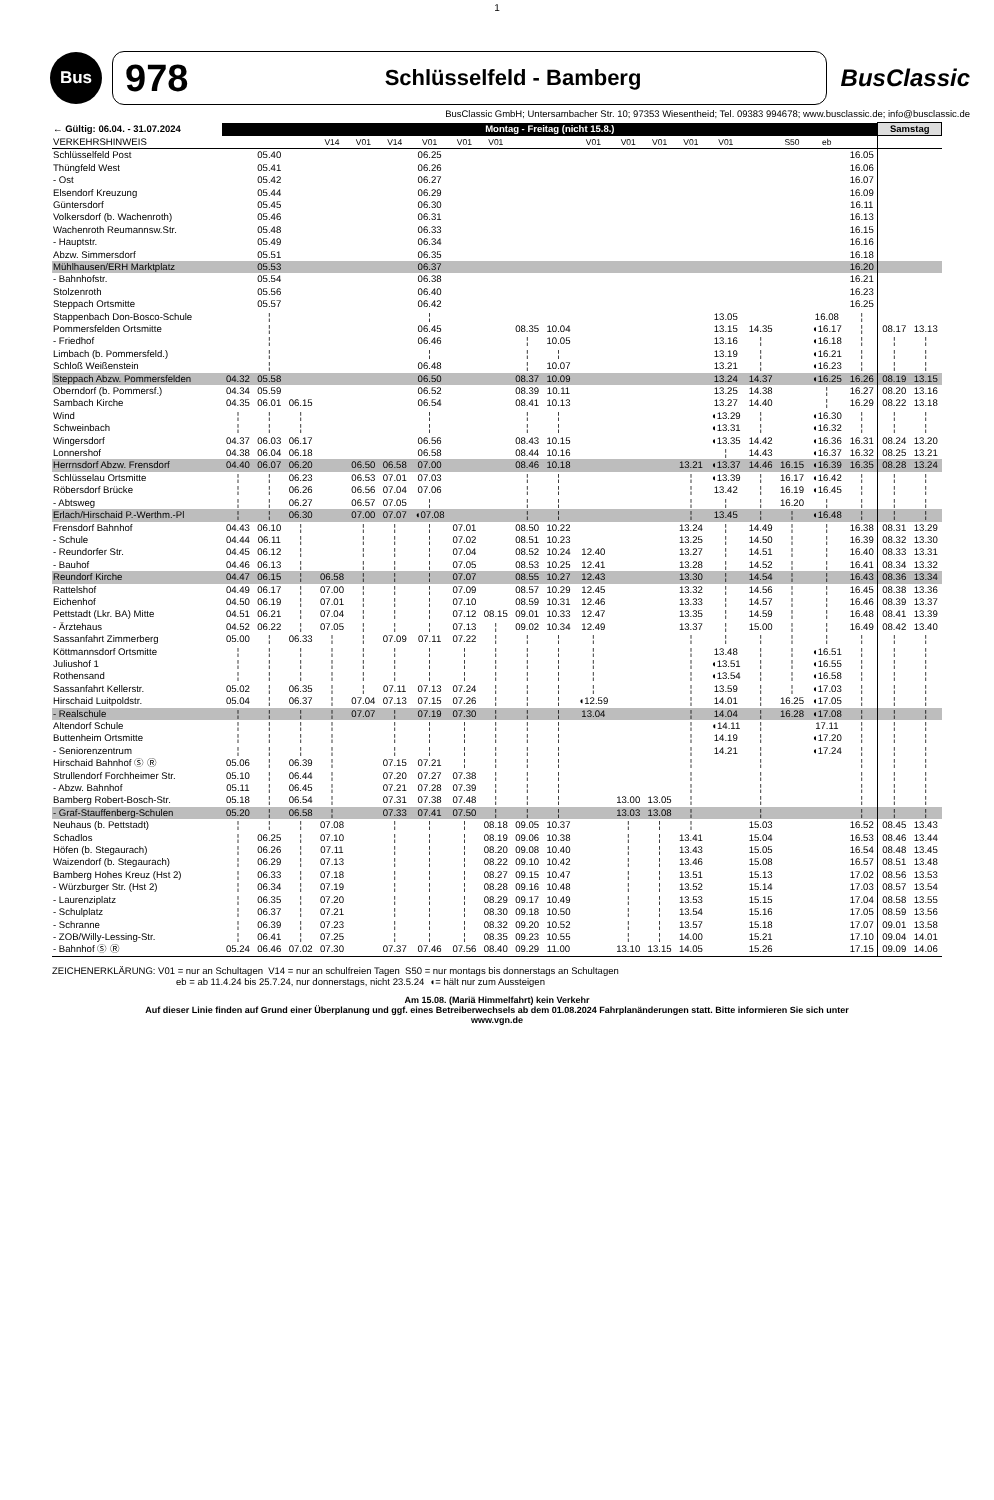1
Bus
978 Schlüsselfeld - Bamberg
BusClassic
BusClassic GmbH; Untersambacher Str. 10; 97353 Wiesentheid; Tel. 09383 994678; www.busclassic.de; info@busclassic.de
| ← Gültig: 06.04. - 31.07.2024 | Montag - Freitag (nicht 15.8.) | | | | | | | | | | | | | | | | | | | | Samstag | |
| --- | --- | --- | --- | --- | --- | --- | --- | --- | --- | --- | --- | --- | --- | --- | --- | --- | --- | --- | --- | --- | --- | --- |
| VERKEHRSHINWEIS | | | | V14 | V01 | V14 | V01 | V01 | V01 | | | V01 | V01 | V01 | V01 | V01 | | S50 | eb | | | |
| Schlüsselfeld Post | | 05.40 | | | | | 06.25 | | | | | | | | | | | | | 16.05 | | |
| Thüngfeld West | | 05.41 | | | | | 06.26 | | | | | | | | | | | | | 16.06 | | |
| - Ost | | 05.42 | | | | | 06.27 | | | | | | | | | | | | | 16.07 | | |
| Elsendorf Kreuzung | | 05.44 | | | | | 06.29 | | | | | | | | | | | | | 16.09 | | |
| Güntersdorf | | 05.45 | | | | | 06.30 | | | | | | | | | | | | | 16.11 | | |
| Volkersdorf (b. Wachenroth) | | 05.46 | | | | | 06.31 | | | | | | | | | | | | | 16.13 | | |
| Wachenroth Reumannsw.Str. | | 05.48 | | | | | 06.33 | | | | | | | | | | | | | 16.15 | | |
| - Hauptstr. | | 05.49 | | | | | 06.34 | | | | | | | | | | | | | 16.16 | | |
| Abzw. Simmersdorf | | 05.51 | | | | | 06.35 | | | | | | | | | | | | | 16.18 | | |
| Mühlhausen/ERH Marktplatz | | 05.53 | | | | | 06.37 | | | | | | | | | | | | | 16.20 | | |
| - Bahnhofstr. | | 05.54 | | | | | 06.38 | | | | | | | | | | | | | 16.21 | | |
| Stolzenroth | | 05.56 | | | | | 06.40 | | | | | | | | | | | | | 16.23 | | |
| Steppach Ortsmitte | | 05.57 | | | | | 06.42 | | | | | | | | | | | | | 16.25 | | |
| Stappenbach Don-Bosco-Schule | | ¦ | | | | | ¦ | | | | | | | | | 13.05 | | | 16.08 | ¦ | | |
| Pommersfelden Ortsmitte | | ¦ | | | | | 06.45 | | | 08.35 | 10.04 | | | | | 13.15 | 14.35 | | ◖16.17 | ¦ | 08.17 | 13.13 |
| - Friedhof | | ¦ | | | | | 06.46 | | | ¦ | 10.05 | | | | | 13.16 | ¦ | | ◖16.18 | ¦ | ¦ | ¦ |
| Limbach (b. Pommersfeld.) | | ¦ | | | | | ¦ | | | ¦ | ¦ | | | | | 13.19 | ¦ | | ◖16.21 | ¦ | ¦ | ¦ |
| Schloß Weißenstein | | ¦ | | | | | 06.48 | | | ¦ | 10.07 | | | | | 13.21 | ¦ | | ◖16.23 | ¦ | ¦ | ¦ |
| Steppach Abzw. Pommersfelden | 04.32 | 05.58 | | | | | 06.50 | | | 08.37 | 10.09 | | | | | 13.24 | 14.37 | | ◖16.25 | 16.26 | 08.19 | 13.15 |
| Oberndorf (b. Pommersf.) | 04.34 | 05.59 | | | | | 06.52 | | | 08.39 | 10.11 | | | | | 13.25 | 14.38 | | ¦ | 16.27 | 08.20 | 13.16 |
| Sambach Kirche | 04.35 | 06.01 | 06.15 | | | | 06.54 | | | 08.41 | 10.13 | | | | | 13.27 | 14.40 | | ¦ | 16.29 | 08.22 | 13.18 |
| Wind | ¦ | ¦ | ¦ | | | | ¦ | | | ¦ | ¦ | | | | | ◖13.29 | ¦ | | ◖16.30 | ¦ | ¦ | ¦ |
| Schweinbach | ¦ | ¦ | ¦ | | | | ¦ | | | ¦ | ¦ | | | | | ◖13.31 | ¦ | | ◖16.32 | ¦ | ¦ | ¦ |
| Wingersdorf | 04.37 | 06.03 | 06.17 | | | | 06.56 | | | 08.43 | 10.15 | | | | | ◖13.35 | 14.42 | | ◖16.36 | 16.31 | 08.24 | 13.20 |
| Lonnershof | 04.38 | 06.04 | 06.18 | | | | 06.58 | | | 08.44 | 10.16 | | | | | ¦ | 14.43 | | ◖16.37 | 16.32 | 08.25 | 13.21 |
| Herrnsdorf Abzw. Frensdorf | 04.40 | 06.07 | 06.20 | | 06.50 | 06.58 | 07.00 | | | 08.46 | 10.18 | | | | 13.21 | ◖13.37 | 14.46 | 16.15 | ◖16.39 | 16.35 | 08.28 | 13.24 |
| Schlüsselau Ortsmitte | ¦ | ¦ | 06.23 | | 06.53 | 07.01 | 07.03 | | | ¦ | ¦ | | | | ¦ | ◖13.39 | ¦ | 16.17 | ◖16.42 | ¦ | ¦ | ¦ |
| Röbersdorf Brücke | ¦ | ¦ | 06.26 | | 06.56 | 07.04 | 07.06 | | | ¦ | ¦ | | | | ¦ | 13.42 | ¦ | 16.19 | ◖16.45 | ¦ | ¦ | ¦ |
| - Abtsweg | ¦ | ¦ | 06.27 | | 06.57 | 07.05 | ¦ | | | ¦ | ¦ | | | | ¦ | ¦ | ¦ | 16.20 | ¦ | ¦ | ¦ | ¦ |
| Erlach/Hirschaid P.-Werthm.-Pl | ¦ | ¦ | 06.30 | | 07.00 | 07.07 | ◖07.08 | | | ¦ | ¦ | | | | ¦ | 13.45 | ¦ | ¦ | ◖16.48 | ¦ | ¦ | ¦ |
| Frensdorf Bahnhof | 04.43 | 06.10 | ¦ | | ¦ | ¦ | ¦ | 07.01 | | 08.50 | 10.22 | | | | 13.24 | ¦ | 14.49 | ¦ | ¦ | 16.38 | 08.31 | 13.29 |
| - Schule | 04.44 | 06.11 | ¦ | | ¦ | ¦ | ¦ | 07.02 | | 08.51 | 10.23 | | | | 13.25 | ¦ | 14.50 | ¦ | ¦ | 16.39 | 08.32 | 13.30 |
| - Reundorfer Str. | 04.45 | 06.12 | ¦ | | ¦ | ¦ | ¦ | 07.04 | | 08.52 | 10.24 | 12.40 | | | 13.27 | ¦ | 14.51 | ¦ | ¦ | 16.40 | 08.33 | 13.31 |
| - Bauhof | 04.46 | 06.13 | ¦ | | ¦ | ¦ | ¦ | 07.05 | | 08.53 | 10.25 | 12.41 | | | 13.28 | ¦ | 14.52 | ¦ | ¦ | 16.41 | 08.34 | 13.32 |
| Reundorf Kirche | 04.47 | 06.15 | ¦ | 06.58 | ¦ | ¦ | ¦ | 07.07 | | 08.55 | 10.27 | 12.43 | | | 13.30 | ¦ | 14.54 | ¦ | ¦ | 16.43 | 08.36 | 13.34 |
| Rattelshof | 04.49 | 06.17 | ¦ | 07.00 | ¦ | ¦ | ¦ | 07.09 | | 08.57 | 10.29 | 12.45 | | | 13.32 | ¦ | 14.56 | ¦ | ¦ | 16.45 | 08.38 | 13.36 |
| Eichenhof | 04.50 | 06.19 | ¦ | 07.01 | ¦ | ¦ | ¦ | 07.10 | | 08.59 | 10.31 | 12.46 | | | 13.33 | ¦ | 14.57 | ¦ | ¦ | 16.46 | 08.39 | 13.37 |
| Pettstadt (Lkr. BA) Mitte | 04.51 | 06.21 | ¦ | 07.04 | ¦ | ¦ | ¦ | 07.12 | 08.15 | 09.01 | 10.33 | 12.47 | | | 13.35 | ¦ | 14.59 | ¦ | ¦ | 16.48 | 08.41 | 13.39 |
| - Ärztehaus | 04.52 | 06.22 | ¦ | 07.05 | ¦ | ¦ | ¦ | 07.13 | ¦ | 09.02 | 10.34 | 12.49 | | | 13.37 | ¦ | 15.00 | ¦ | ¦ | 16.49 | 08.42 | 13.40 |
| Sassanfahrt Zimmerberg | 05.00 | ¦ | 06.33 | ¦ | ¦ | 07.09 | 07.11 | 07.22 | ¦ | ¦ | ¦ | ¦ | | | ¦ | ¦ | ¦ | ¦ | ¦ | ¦ | ¦ | ¦ |
| Köttmannsdorf Ortsmitte | ¦ | ¦ | ¦ | ¦ | ¦ | ¦ | ¦ | ¦ | ¦ | ¦ | ¦ | ¦ | | | ¦ | 13.48 | ¦ | ¦ | ◖16.51 | ¦ | ¦ | ¦ |
| Juliushof 1 | ¦ | ¦ | ¦ | ¦ | ¦ | ¦ | ¦ | ¦ | ¦ | ¦ | ¦ | ¦ | | | ¦ | ◖13.51 | ¦ | ¦ | ◖16.55 | ¦ | ¦ | ¦ |
| Rothensand | ¦ | ¦ | ¦ | ¦ | ¦ | ¦ | ¦ | ¦ | ¦ | ¦ | ¦ | ¦ | | | ¦ | ◖13.54 | ¦ | ¦ | ◖16.58 | ¦ | ¦ | ¦ |
| Sassanfahrt Kellerstr. | 05.02 | ¦ | 06.35 | ¦ | ¦ | 07.11 | 07.13 | 07.24 | ¦ | ¦ | ¦ | ¦ | | | ¦ | 13.59 | ¦ | ¦ | ◖17.03 | ¦ | ¦ | ¦ |
| Hirschaid Luitpoldstr. | 05.04 | ¦ | 06.37 | ¦ | 07.04 | 07.13 | 07.15 | 07.26 | ¦ | ¦ | ¦ | ◖12.59 | | | ¦ | 14.01 | ¦ | 16.25 | ◖17.05 | ¦ | ¦ | ¦ |
| - Realschule | ¦ | ¦ | ¦ | ¦ | 07.07 | ¦ | 07.19 | 07.30 | ¦ | ¦ | ¦ | 13.04 | | | ¦ | 14.04 | ¦ | 16.28 | ◖17.08 | ¦ | ¦ | ¦ |
| Altendorf Schule | ¦ | ¦ | ¦ | ¦ | | ¦ | ¦ | ¦ | ¦ | ¦ | ¦ | | | | ¦ | ◖14.11 | ¦ | | 17.11 | ¦ | ¦ | ¦ |
| Buttenheim Ortsmitte | ¦ | ¦ | ¦ | ¦ | | ¦ | ¦ | ¦ | ¦ | ¦ | ¦ | | | | ¦ | 14.19 | ¦ | | ◖17.20 | ¦ | ¦ | ¦ |
| - Seniorenzentrum | ¦ | ¦ | ¦ | ¦ | | ¦ | ¦ | ¦ | ¦ | ¦ | ¦ | | | | ¦ | 14.21 | ¦ | | ◖17.24 | ¦ | ¦ | ¦ |
| Hirschaid Bahnhof Ⓢ Ⓡ | 05.06 | ¦ | 06.39 | ¦ | | 07.15 | 07.21 | ¦ | ¦ | ¦ | ¦ | | | | ¦ | | ¦ | | | ¦ | ¦ | ¦ |
| Strullendorf Forchheimer Str. | 05.10 | ¦ | 06.44 | ¦ | | 07.20 | 07.27 | 07.38 | ¦ | ¦ | ¦ | | | | ¦ | | ¦ | | | ¦ | ¦ | ¦ |
| - Abzw. Bahnhof | 05.11 | ¦ | 06.45 | ¦ | | 07.21 | 07.28 | 07.39 | ¦ | ¦ | ¦ | | | | ¦ | | ¦ | | | ¦ | ¦ | ¦ |
| Bamberg Robert-Bosch-Str. | 05.18 | ¦ | 06.54 | ¦ | | 07.31 | 07.38 | 07.48 | ¦ | ¦ | ¦ | | 13.00 | 13.05 | ¦ | | ¦ | | | ¦ | ¦ | ¦ |
| - Graf-Stauffenberg-Schulen | 05.20 | ¦ | 06.58 | ¦ | | 07.33 | 07.41 | 07.50 | ¦ | ¦ | ¦ | | 13.03 | 13.08 | ¦ | | ¦ | | | ¦ | ¦ | ¦ |
| Neuhaus (b. Pettstadt) | ¦ | ¦ | ¦ | 07.08 | | ¦ | ¦ | ¦ | 08.18 | 09.05 | 10.37 | | ¦ | ¦ | ¦ | | 15.03 | | | 16.52 | 08.45 | 13.43 |
| Schadlos | ¦ | 06.25 | ¦ | 07.10 | | ¦ | ¦ | ¦ | 08.19 | 09.06 | 10.38 | | ¦ | ¦ | 13.41 | | 15.04 | | | 16.53 | 08.46 | 13.44 |
| Höfen (b. Stegaurach) | ¦ | 06.26 | ¦ | 07.11 | | ¦ | ¦ | ¦ | 08.20 | 09.08 | 10.40 | | ¦ | ¦ | 13.43 | | 15.05 | | | 16.54 | 08.48 | 13.45 |
| Waizendorf (b. Stegaurach) | ¦ | 06.29 | ¦ | 07.13 | | ¦ | ¦ | ¦ | 08.22 | 09.10 | 10.42 | | ¦ | ¦ | 13.46 | | 15.08 | | | 16.57 | 08.51 | 13.48 |
| Bamberg Hohes Kreuz (Hst 2) | ¦ | 06.33 | ¦ | 07.18 | | ¦ | ¦ | ¦ | 08.27 | 09.15 | 10.47 | | ¦ | ¦ | 13.51 | | 15.13 | | | 17.02 | 08.56 | 13.53 |
| - Würzburger Str. (Hst 2) | ¦ | 06.34 | ¦ | 07.19 | | ¦ | ¦ | ¦ | 08.28 | 09.16 | 10.48 | | ¦ | ¦ | 13.52 | | 15.14 | | | 17.03 | 08.57 | 13.54 |
| - Laurenziplatz | ¦ | 06.35 | ¦ | 07.20 | | ¦ | ¦ | ¦ | 08.29 | 09.17 | 10.49 | | ¦ | ¦ | 13.53 | | 15.15 | | | 17.04 | 08.58 | 13.55 |
| - Schulplatz | ¦ | 06.37 | ¦ | 07.21 | | ¦ | ¦ | ¦ | 08.30 | 09.18 | 10.50 | | ¦ | ¦ | 13.54 | | 15.16 | | | 17.05 | 08.59 | 13.56 |
| - Schranne | ¦ | 06.39 | ¦ | 07.23 | | ¦ | ¦ | ¦ | 08.32 | 09.20 | 10.52 | | ¦ | ¦ | 13.57 | | 15.18 | | | 17.07 | 09.01 | 13.58 |
| - ZOB/Willy-Lessing-Str. | ¦ | 06.41 | ¦ | 07.25 | | ¦ | ¦ | ¦ | 08.35 | 09.23 | 10.55 | | ¦ | ¦ | 14.00 | | 15.21 | | | 17.10 | 09.04 | 14.01 |
| - Bahnhof Ⓢ Ⓡ | 05.24 | 06.46 | 07.02 | 07.30 | | 07.37 | 07.46 | 07.56 | 08.40 | 09.29 | 11.00 | | 13.10 | 13.15 | 14.05 | | 15.26 | | | 17.15 | 09.09 | 14.06 |
ZEICHENERKLÄRUNG: V01 = nur an Schultagen V14 = nur an schulfreien Tagen S50 = nur montags bis donnerstags an Schultagen
eb = ab 11.4.24 bis 25.7.24, nur donnerstags, nicht 23.5.24 ◖= hält nur zum Aussteigen
Am 15.08. (Mariä Himmelfahrt) kein Verkehr
Auf dieser Linie finden auf Grund einer Überplanung und ggf. eines Betreiberwechsels ab dem 01.08.2024 Fahrplanänderungen statt. Bitte informieren Sie sich unter
www.vgn.de